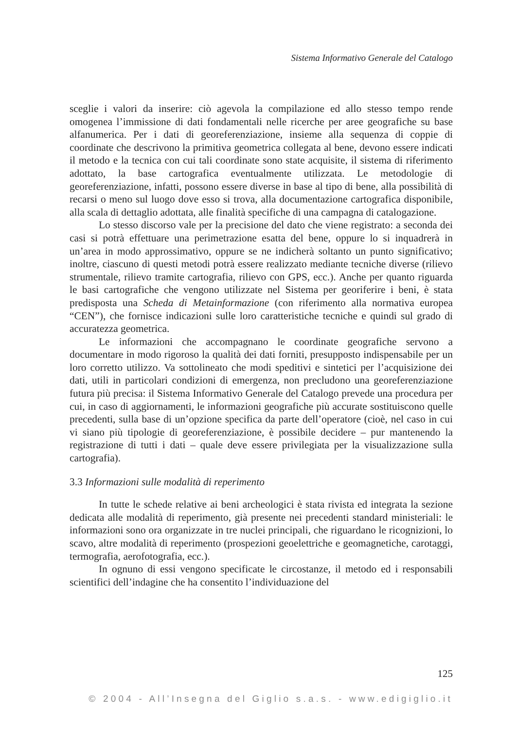Sistema Informativo Generale del Catalogo
sceglie i valori da inserire: ciò agevola la compilazione ed allo stesso tempo rende omogenea l’immissione di dati fondamentali nelle ricerche per aree geografiche su base alfanumerica. Per i dati di georeferenziazione, insieme alla sequenza di coppie di coordinate che descrivono la primitiva geometrica collegata al bene, devono essere indicati il metodo e la tecnica con cui tali coordinate sono state acquisite, il sistema di riferimento adottato, la base cartografica eventualmente utilizzata. Le metodologie di georeferenziazione, infatti, possono essere diverse in base al tipo di bene, alla possibilità di recarsi o meno sul luogo dove esso si trova, alla documentazione cartografica disponibile, alla scala di dettaglio adottata, alle finalità specifiche di una campagna di catalogazione.
Lo stesso discorso vale per la precisione del dato che viene registrato: a seconda dei casi si potrà effettuare una perimetrazione esatta del bene, oppure lo si inquadrerà in un’area in modo approssimativo, oppure se ne indicherà soltanto un punto significativo; inoltre, ciascuno di questi metodi potrà essere realizzato mediante tecniche diverse (rilievo strumentale, rilievo tramite cartografia, rilievo con GPS, ecc.). Anche per quanto riguarda le basi cartografiche che vengono utilizzate nel Sistema per georiferire i beni, è stata predisposta una Scheda di Metainformazione (con riferimento alla normativa europea “CEN”), che fornisce indicazioni sulle loro caratteristiche tecniche e quindi sul grado di accuratezza geometrica.
Le informazioni che accompagnano le coordinate geografiche servono a documentare in modo rigoroso la qualità dei dati forniti, presupposto indispensabile per un loro corretto utilizzo. Va sottolineato che modi speditivi e sintetici per l’acquisizione dei dati, utili in particolari condizioni di emergenza, non precludono una georeferenziazione futura più precisa: il Sistema Informativo Generale del Catalogo prevede una procedura per cui, in caso di aggiornamenti, le informazioni geografiche più accurate sostituiscono quelle precedenti, sulla base di un’opzione specifica da parte dell’operatore (cioè, nel caso in cui vi siano più tipologie di georeferenziazione, è possibile decidere – pur mantenendo la registrazione di tutti i dati – quale deve essere privilegiata per la visualizzazione sulla cartografia).
3.3 Informazioni sulle modalità di reperimento
In tutte le schede relative ai beni archeologici è stata rivista ed integrata la sezione dedicata alle modalità di reperimento, già presente nei precedenti standard ministeriali: le informazioni sono ora organizzate in tre nuclei principali, che riguardano le ricognizioni, lo scavo, altre modalità di reperimento (prospezioni geoelettriche e geomagnetiche, carotaggi, termografia, aerofotografia, ecc.).
In ognuno di essi vengono specificate le circostanze, il metodo ed i responsabili scientifici dell’indagine che ha consentito l’individuazione del
125
© 2004 - All’Insegna del Giglio s.a.s. - www.edigiglio.it